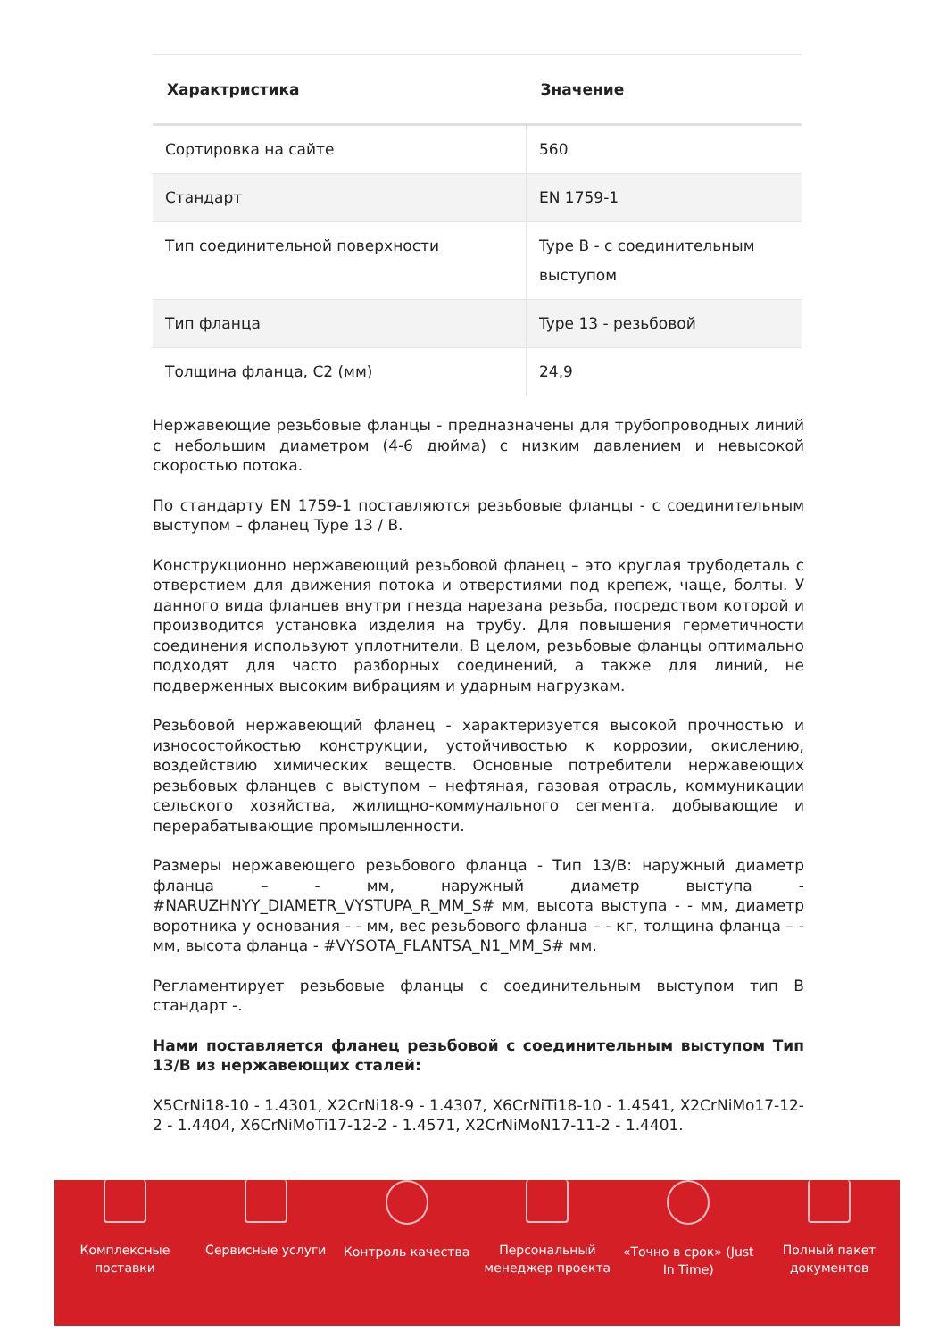| Характристика | Значение |
| --- | --- |
| Сортировка на сайте | 560 |
| Стандарт | EN 1759-1 |
| Тип соединительной поверхности | Type B - с соединительным выступом |
| Тип фланца | Type 13 - резьбовой |
| Толщина фланца, C2 (мм) | 24,9 |
Нержавеющие резьбовые фланцы - предназначены для трубопроводных линий с небольшим диаметром (4-6 дюйма) с низким давлением и невысокой скоростью потока.
По стандарту EN 1759-1 поставляются резьбовые фланцы - с соединительным выступом – фланец Type 13 / B.
Конструкционно нержавеющий резьбовой фланец – это круглая трубодеталь с отверстием для движения потока и отверстиями под крепеж, чаще, болты. У данного вида фланцев внутри гнезда нарезана резьба, посредством которой и производится установка изделия на трубу. Для повышения герметичности соединения используют уплотнители. В целом, резьбовые фланцы оптимально подходят для часто разборных соединений, а также для линий, не подверженных высоким вибрациям и ударным нагрузкам.
Резьбовой нержавеющий фланец - характеризуется высокой прочностью и износостойкостью конструкции, устойчивостью к коррозии, окислению, воздействию химических веществ. Основные потребители нержавеющих резьбовых фланцев с выступом – нефтяная, газовая отрасль, коммуникации сельского хозяйства, жилищно-коммунального сегмента, добывающие и перерабатывающие промышленности.
Размеры нержавеющего резьбового фланца - Тип 13/B: наружный диаметр фланца – - мм, наружный диаметр выступа - #NARUZHNYY_DIAMETR_VYSTUPA_R_MM_S# мм, высота выступа - - мм, диаметр воротника у основания - - мм, вес резьбового фланца – - кг, толщина фланца – - мм, высота фланца - #VYSOTA_FLANTSA_N1_MM_S# мм.
Регламентирует резьбовые фланцы с соединительным выступом тип B стандарт -.
Нами поставляется фланец резьбовой с соединительным выступом Тип 13/B из нержавеющих сталей:
X5CrNi18-10 - 1.4301, X2CrNi18-9 - 1.4307, X6CrNiTi18-10 - 1.4541, X2CrNiMo17-12-2 - 1.4404, X6CrNiMoTi17-12-2 - 1.4571, X2CrNiMoN17-11-2 - 1.4401.
Комплексные
поставки
Сервисные услуги Контроль качества Персональный
менеджер проекта
«Точно в срок» (Just
In Time)
Полный пакет
документов